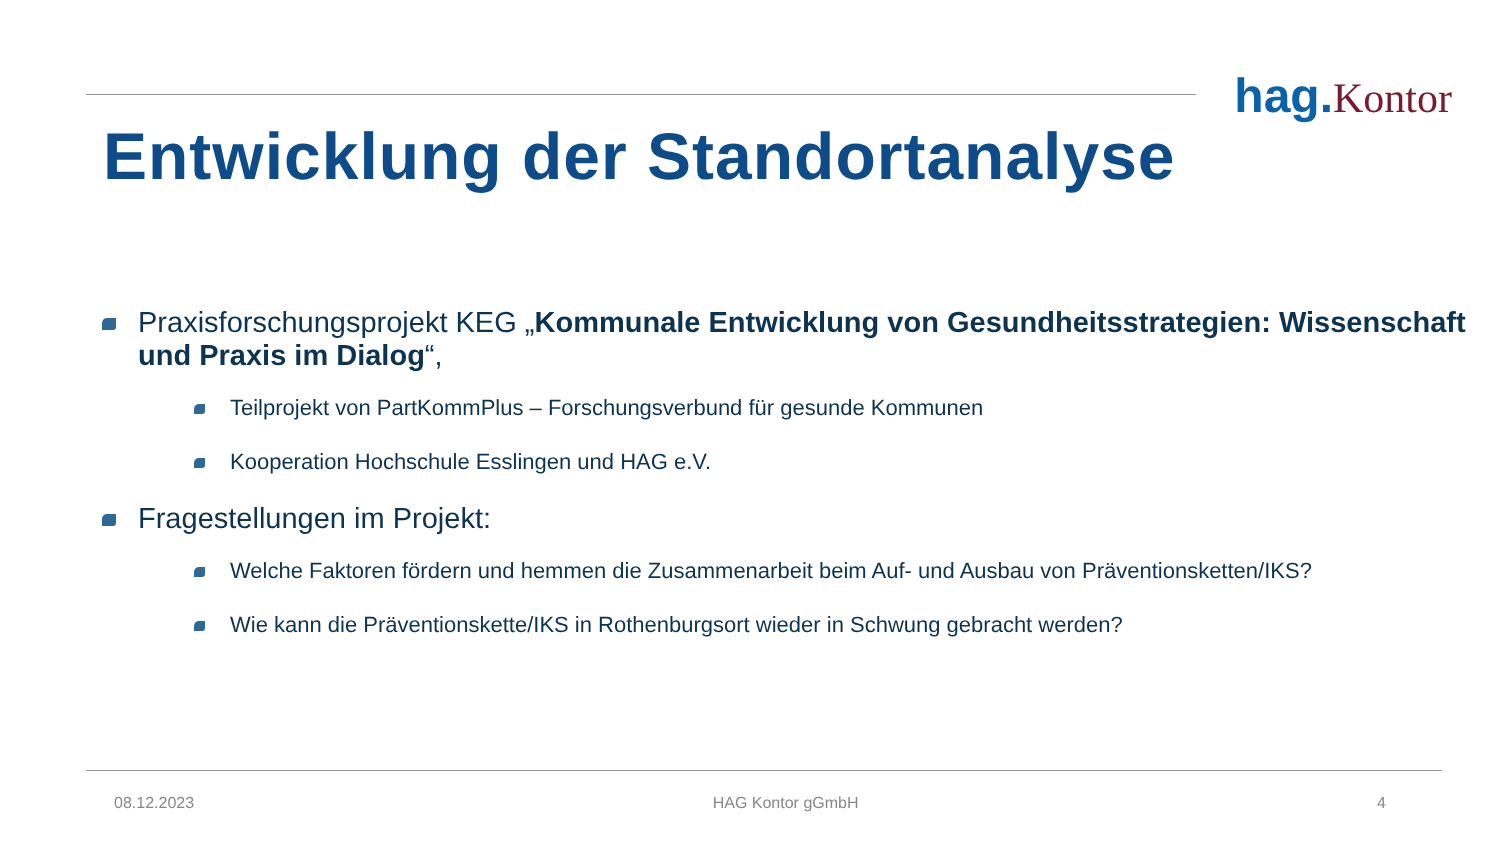hag. Kontor
Entwicklung der Standortanalyse
Praxisforschungsprojekt KEG „Kommunale Entwicklung von Gesundheitsstrategien: Wissenschaft und Praxis im Dialog“,
Teilprojekt von PartKommPlus – Forschungsverbund für gesunde Kommunen
Kooperation Hochschule Esslingen und HAG e.V.
Fragestellungen im Projekt:
Welche Faktoren fördern und hemmen die Zusammenarbeit beim Auf- und Ausbau von Präventionsketten/IKS?
Wie kann die Präventionskette/IKS in Rothenburgsort wieder in Schwung gebracht werden?
08.12.2023 HAG Kontor gGmbH 4